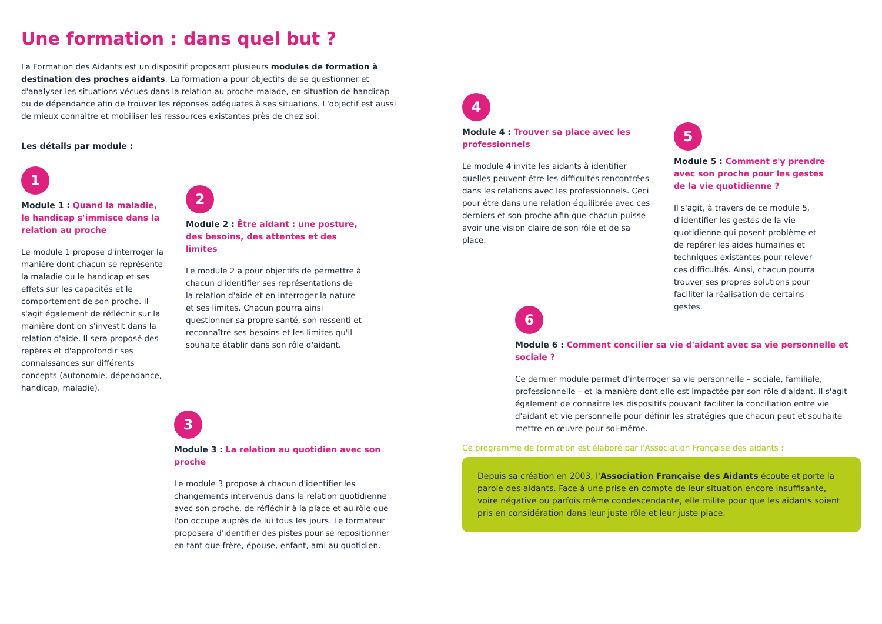Une formation : dans quel but ?
La Formation des Aidants est un dispositif proposant plusieurs modules de formation à destination des proches aidants. La formation a pour objectifs de se questionner et d'analyser les situations vécues dans la relation au proche malade, en situation de handicap ou de dépendance afin de trouver les réponses adéquates à ses situations. L'objectif est aussi de mieux connaitre et mobiliser les ressources existantes près de chez soi.
Les détails par module :
1
Module 1 : Quand la maladie, le handicap s'immisce dans la relation au proche
Le module 1 propose d'interroger la manière dont chacun se représente la maladie ou le handicap et ses effets sur les capacités et le comportement de son proche. Il s'agit également de réfléchir sur la manière dont on s'investit dans la relation d'aide. Il sera proposé des repères et d'approfondir ses connaissances sur différents concepts (autonomie, dépendance, handicap, maladie).
2
Module 2 : Être aidant : une posture, des besoins, des attentes et des limites
Le module 2 a pour objectifs de permettre à chacun d'identifier ses représentations de la relation d'aide et en interroger la nature et ses limites. Chacun pourra ainsi questionner sa propre santé, son ressenti et reconnaître ses besoins et les limites qu'il souhaite établir dans son rôle d'aidant.
3
Module 3 : La relation au quotidien avec son proche
Le module 3 propose à chacun d'identifier les changements intervenus dans la relation quotidienne avec son proche, de réfléchir à la place et au rôle que l'on occupe auprès de lui tous les jours. Le formateur proposera d'identifier des pistes pour se repositionner en tant que frère, épouse, enfant, ami au quotidien.
4
Module 4 : Trouver sa place avec les professionnels
Le module 4 invite les aidants à identifier quelles peuvent être les difficultés rencontrées dans les relations avec les professionnels. Ceci pour être dans une relation équilibrée avec ces derniers et son proche afin que chacun puisse avoir une vision claire de son rôle et de sa place.
5
Module 5 : Comment s'y prendre avec son proche pour les gestes de la vie quotidienne ?
Il s'agit, à travers de ce module 5, d'identifier les gestes de la vie quotidienne qui posent problème et de repérer les aides humaines et techniques existantes pour relever ces difficultés. Ainsi, chacun pourra trouver ses propres solutions pour faciliter la réalisation de certains gestes.
6
Module 6 : Comment concilier sa vie d'aidant avec sa vie personnelle et sociale ?
Ce dernier module permet d'interroger sa vie personnelle – sociale, familiale, professionnelle – et la manière dont elle est impactée par son rôle d'aidant. Il s'agit également de connaître les dispositifs pouvant faciliter la conciliation entre vie d'aidant et vie personnelle pour définir les stratégies que chacun peut et souhaite mettre en œuvre pour soi-même.
Ce programme de formation est élaboré par l'Association Française des aidants :
Depuis sa création en 2003, l'Association Française des Aidants écoute et porte la parole des aidants. Face à une prise en compte de leur situation encore insuffisante, voire négative ou parfois même condescendante, elle milite pour que les aidants soient pris en considération dans leur juste rôle et leur juste place.